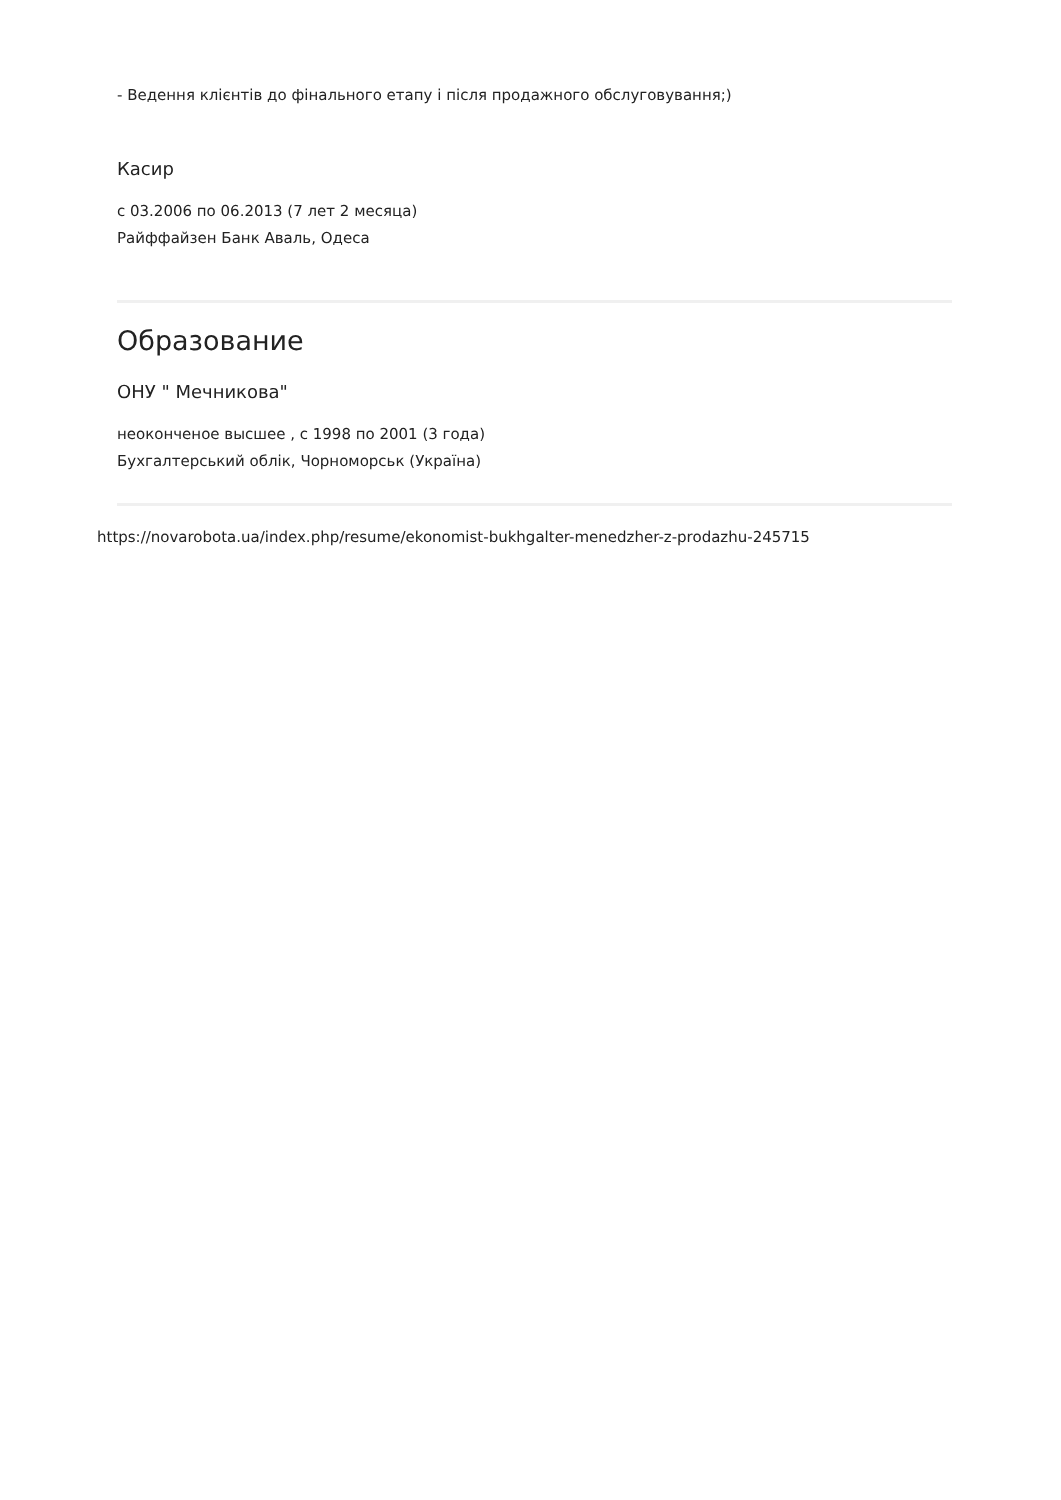- Ведення клієнтів до фінального етапу і після продажного обслуговування;)
Касир
с 03.2006 по 06.2013 (7 лет 2 месяца)
Райффайзен Банк Аваль, Одеса
Образование
ОНУ " Мечникова"
неоконченое высшее , с 1998 по 2001 (3 года)
Бухгалтерський облік, Чорноморськ (Україна)
https://novarobota.ua/index.php/resume/ekonomist-bukhgalter-menedzher-z-prodazhu-245715